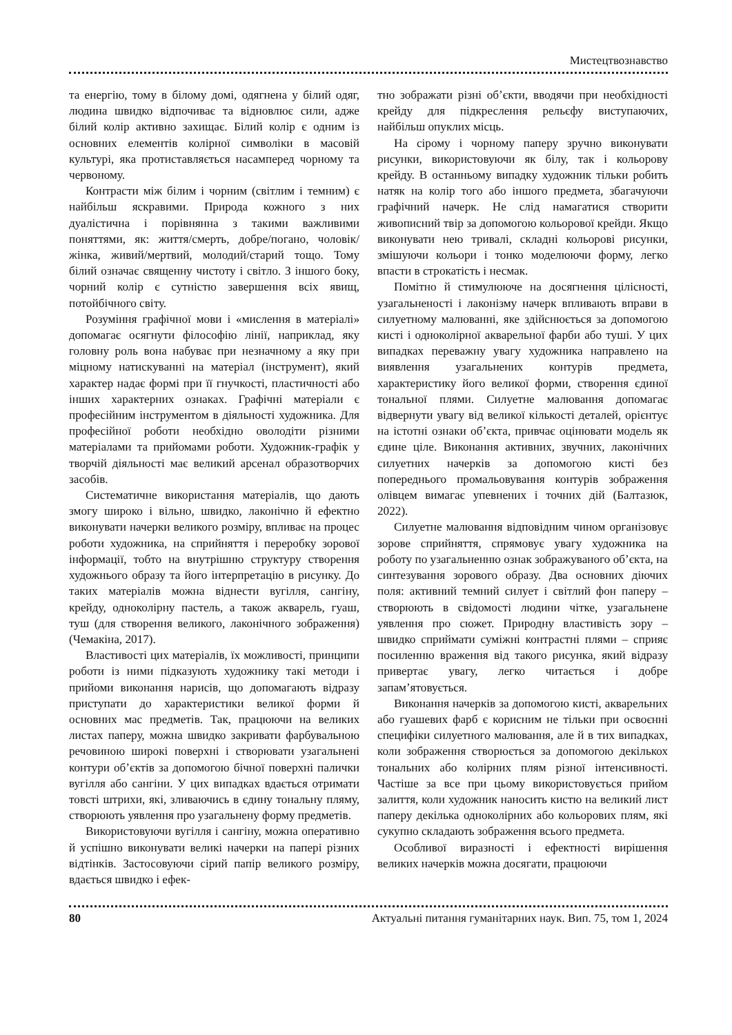Мистецтвознавство
та енергію, тому в білому домі, одягнена у білий одяг, людина швидко відпочиває та відновлює сили, адже білий колір активно захищає. Білий колір є одним із основних елементів колірної символіки в масовій культурі, яка протиставляється насамперед чорному та червоному.
Контрасти між білим і чорним (світлим і темним) є найбільш яскравими. Природа кожного з них дуалістична і порівнянна з такими важливими поняттями, як: життя/смерть, добре/погано, чоловік/жінка, живий/мертвий, молодий/старий тощо. Тому білий означає священну чистоту і світло. З іншого боку, чорний колір є сутністю завершення всіх явищ, потойбічного світу.
Розуміння графічної мови і «мислення в матеріалі» допомагає осягнути філософію лінії, наприклад, яку головну роль вона набуває при незначному а яку при міцному натискуванні на матеріал (інструмент), який характер надає формі при її гнучкості, пластичності або інших характерних ознаках. Графічні матеріали є професійним інструментом в діяльності художника. Для професійної роботи необхідно оволодіти різними матеріалами та прийомами роботи. Художник-графік у творчій діяльності має великий арсенал образотворчих засобів.
Систематичне використання матеріалів, що дають змогу широко і вільно, швидко, лаконічно й ефектно виконувати начерки великого розміру, впливає на процес роботи художника, на сприйняття і переробку зорової інформації, тобто на внутрішню структуру створення художнього образу та його інтерпретацію в рисунку. До таких матеріалів можна віднести вугілля, сангіну, крейду, одноколірну пастель, а також акварель, гуаш, туш (для створення великого, лаконічного зображення) (Чемакіна, 2017).
Властивості цих матеріалів, їх можливості, принципи роботи із ними підказують художнику такі методи і прийоми виконання нарисів, що допомагають відразу приступати до характеристики великої форми й основних мас предметів. Так, працюючи на великих листах паперу, можна швидко закривати фарбувальною речовиною широкі поверхні і створювати узагальнені контури об’єктів за допомогою бічної поверхні палички вугілля або сангіни. У цих випадках вдається отримати товсті штрихи, які, зливаючись в єдину тональну пляму, створюють уявлення про узагальнену форму предметів.
Використовуючи вугілля і сангіну, можна оперативно й успішно виконувати великі начерки на папері різних відтінків. Застосовуючи сірий папір великого розміру, вдається швидко і ефек-
тно зображати різні об’єкти, вводячи при необхідності крейду для підкреслення рельєфу виступаючих, найбільш опуклих місць.
На сірому і чорному паперу зручно виконувати рисунки, використовуючи як білу, так і кольорову крейду. В останньому випадку художник тільки робить натяк на колір того або іншого предмета, збагачуючи графічний начерк. Не слід намагатися створити живописний твір за допомогою кольорової крейди. Якщо виконувати нею тривалі, складні кольорові рисунки, змішуючи кольори і тонко моделюючи форму, легко впасти в строкатість і несмак.
Помітно й стимулююче на досягнення цілісності, узагальненості і лаконізму начерк впливають вправи в силуетному малюванні, яке здійснюється за допомогою кисті і одноколірної акварельної фарби або туші. У цих випадках переважну увагу художника направлено на виявлення узагальнених контурів предмета, характеристику його великої форми, створення єдиної тональної плями. Силуетне малювання допомагає відвернути увагу від великої кількості деталей, орієнтує на істотні ознаки об’єкта, привчає оцінювати модель як єдине ціле. Виконання активних, звучних, лаконічних силуетних начерків за допомогою кисті без попереднього промальовування контурів зображення олівцем вимагає упевнених і точних дій (Балтазюк, 2022).
Силуетне малювання відповідним чином організовує зорове сприйняття, спрямовує увагу художника на роботу по узагальненню ознак зображуваного об’єкта, на синтезування зорового образу. Два основних діючих поля: активний темний силует і світлий фон паперу – створюють в свідомості людини чітке, узагальнене уявлення про сюжет. Природну властивість зору – швидко сприймати суміжні контрастні плями – сприяє посиленню враження від такого рисунка, який відразу привертає увагу, легко читається і добре запам’ятовується.
Виконання начерків за допомогою кисті, акварельних або гуашевих фарб є корисним не тільки при освоєнні специфіки силуетного малювання, але й в тих випадках, коли зображення створюється за допомогою декількох тональних або колірних плям різної інтенсивності. Частіше за все при цьому використовується прийом залиття, коли художник наносить кистю на великий лист паперу декілька одноколірних або кольорових плям, які сукупно складають зображення всього предмета.
Особливої виразності і ефектності вирішення великих начерків можна досягати, працюючи
80 Актуальні питання гуманітарних наук. Вип. 75, том 1, 2024